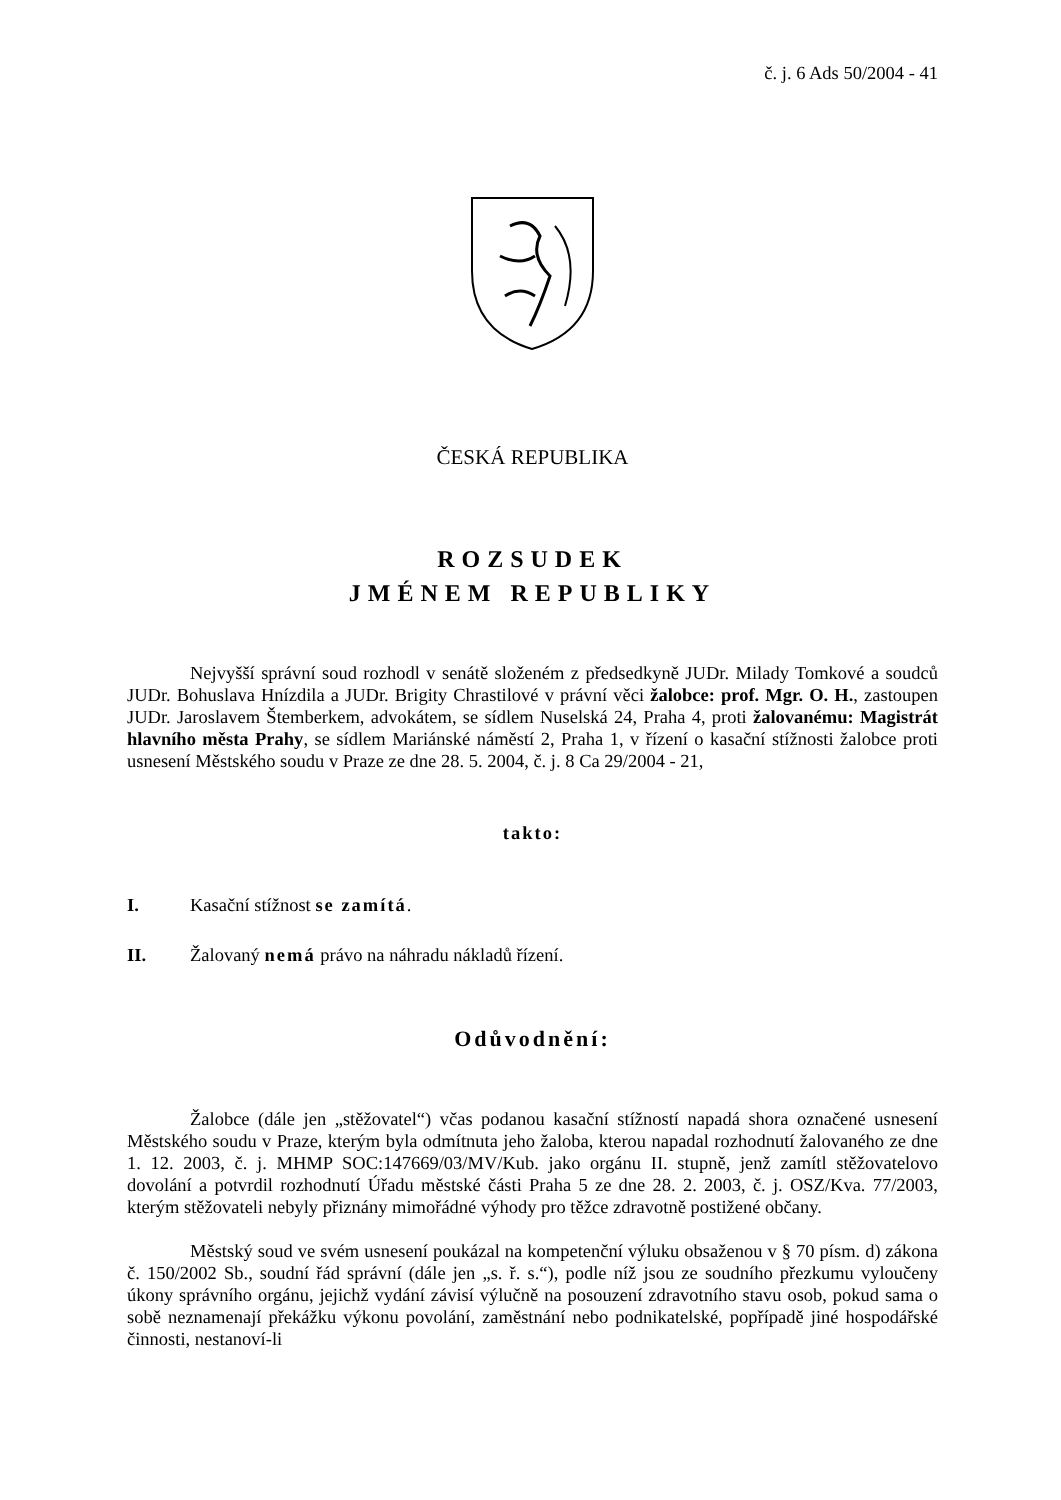č. j. 6 Ads 50/2004 - 41
ČESKÁ REPUBLIKA
ROZSUDEK
JMÉNEM REPUBLIKY
Nejvyšší správní soud rozhodl v senátě složeném z předsedkyně JUDr. Milady Tomkové a soudců JUDr. Bohuslava Hnízdila a JUDr. Brigity Chrastilové v právní věci žalobce: prof. Mgr. O. H., zastoupen JUDr. Jaroslavem Štemberkem, advokátem, se sídlem Nuselská 24, Praha 4, proti žalovanému: Magistrát hlavního města Prahy, se sídlem Mariánské náměstí 2, Praha 1, v řízení o kasační stížnosti žalobce proti usnesení Městského soudu v Praze ze dne 28. 5. 2004, č. j. 8 Ca 29/2004 - 21,
takto:
I. Kasační stížnost se zamítá.
II. Žalovaný nemá právo na náhradu nákladů řízení.
Odůvodnění:
Žalobce (dále jen „stěžovatel“) včas podanou kasační stížností napadá shora označené usnesení Městského soudu v Praze, kterým byla odmítnuta jeho žaloba, kterou napadal rozhodnutí žalovaného ze dne 1. 12. 2003, č. j. MHMP SOC:147669/03/MV/Kub. jako orgánu II. stupně, jenž zamítl stěžovatelovo dovolání a potvrdil rozhodnutí Úřadu městské části Praha 5 ze dne 28. 2. 2003, č. j. OSZ/Kva. 77/2003, kterým stěžovateli nebyly přiznány mimořádné výhody pro těžce zdravotně postižené občany.
Městský soud ve svém usnesení poukázal na kompetenční výluku obsaženou v § 70 písm. d) zákona č. 150/2002 Sb., soudní řád správní (dále jen „s. ř. s.“), podle níž jsou ze soudního přezkumu vyloučeny úkony správního orgánu, jejichž vydání závisí výlučně na posouzení zdravotního stavu osob, pokud sama o sobě neznamenají překážku výkonu povolání, zaměstnání nebo podnikatelské, popřípadě jiné hospodářské činnosti, nestanoví-li